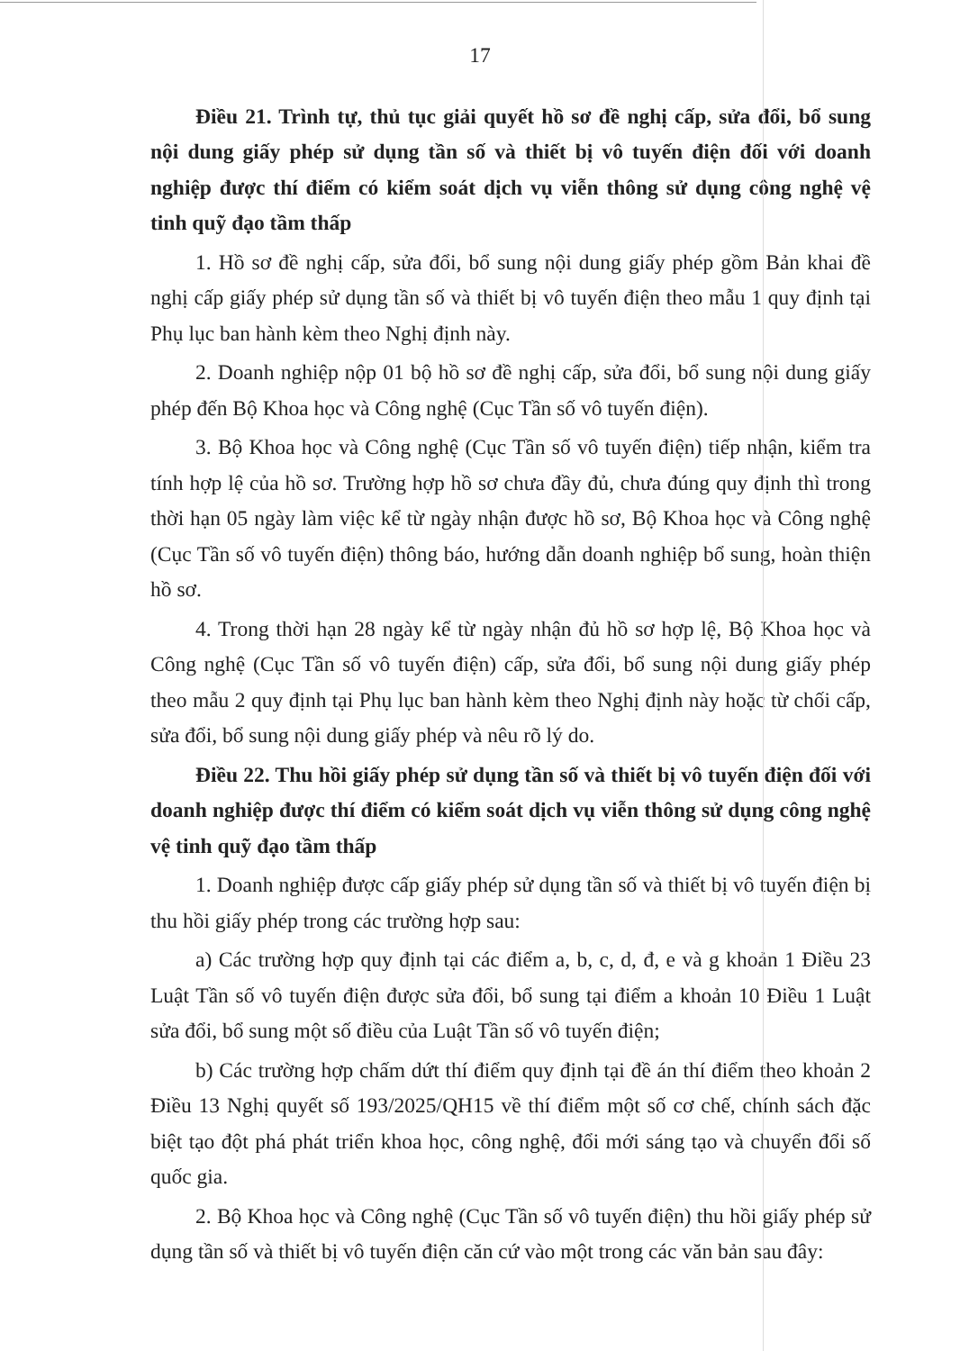17
Điều 21. Trình tự, thủ tục giải quyết hồ sơ đề nghị cấp, sửa đổi, bổ sung nội dung giấy phép sử dụng tần số và thiết bị vô tuyến điện đối với doanh nghiệp được thí điểm có kiểm soát dịch vụ viễn thông sử dụng công nghệ vệ tinh quỹ đạo tầm thấp
1. Hồ sơ đề nghị cấp, sửa đổi, bổ sung nội dung giấy phép gồm Bản khai đề nghị cấp giấy phép sử dụng tần số và thiết bị vô tuyến điện theo mẫu 1 quy định tại Phụ lục ban hành kèm theo Nghị định này.
2. Doanh nghiệp nộp 01 bộ hồ sơ đề nghị cấp, sửa đổi, bổ sung nội dung giấy phép đến Bộ Khoa học và Công nghệ (Cục Tần số vô tuyến điện).
3. Bộ Khoa học và Công nghệ (Cục Tần số vô tuyến điện) tiếp nhận, kiểm tra tính hợp lệ của hồ sơ. Trường hợp hồ sơ chưa đầy đủ, chưa đúng quy định thì trong thời hạn 05 ngày làm việc kể từ ngày nhận được hồ sơ, Bộ Khoa học và Công nghệ (Cục Tần số vô tuyến điện) thông báo, hướng dẫn doanh nghiệp bổ sung, hoàn thiện hồ sơ.
4. Trong thời hạn 28 ngày kể từ ngày nhận đủ hồ sơ hợp lệ, Bộ Khoa học và Công nghệ (Cục Tần số vô tuyến điện) cấp, sửa đổi, bổ sung nội dung giấy phép theo mẫu 2 quy định tại Phụ lục ban hành kèm theo Nghị định này hoặc từ chối cấp, sửa đổi, bổ sung nội dung giấy phép và nêu rõ lý do.
Điều 22. Thu hồi giấy phép sử dụng tần số và thiết bị vô tuyến điện đối với doanh nghiệp được thí điểm có kiểm soát dịch vụ viễn thông sử dụng công nghệ vệ tinh quỹ đạo tầm thấp
1. Doanh nghiệp được cấp giấy phép sử dụng tần số và thiết bị vô tuyến điện bị thu hồi giấy phép trong các trường hợp sau:
a) Các trường hợp quy định tại các điểm a, b, c, d, đ, e và g khoản 1 Điều 23 Luật Tần số vô tuyến điện được sửa đổi, bổ sung tại điểm a khoản 10 Điều 1 Luật sửa đổi, bổ sung một số điều của Luật Tần số vô tuyến điện;
b) Các trường hợp chấm dứt thí điểm quy định tại đề án thí điểm theo khoản 2 Điều 13 Nghị quyết số 193/2025/QH15 về thí điểm một số cơ chế, chính sách đặc biệt tạo đột phá phát triển khoa học, công nghệ, đổi mới sáng tạo và chuyển đổi số quốc gia.
2. Bộ Khoa học và Công nghệ (Cục Tần số vô tuyến điện) thu hồi giấy phép sử dụng tần số và thiết bị vô tuyến điện căn cứ vào một trong các văn bản sau đây: